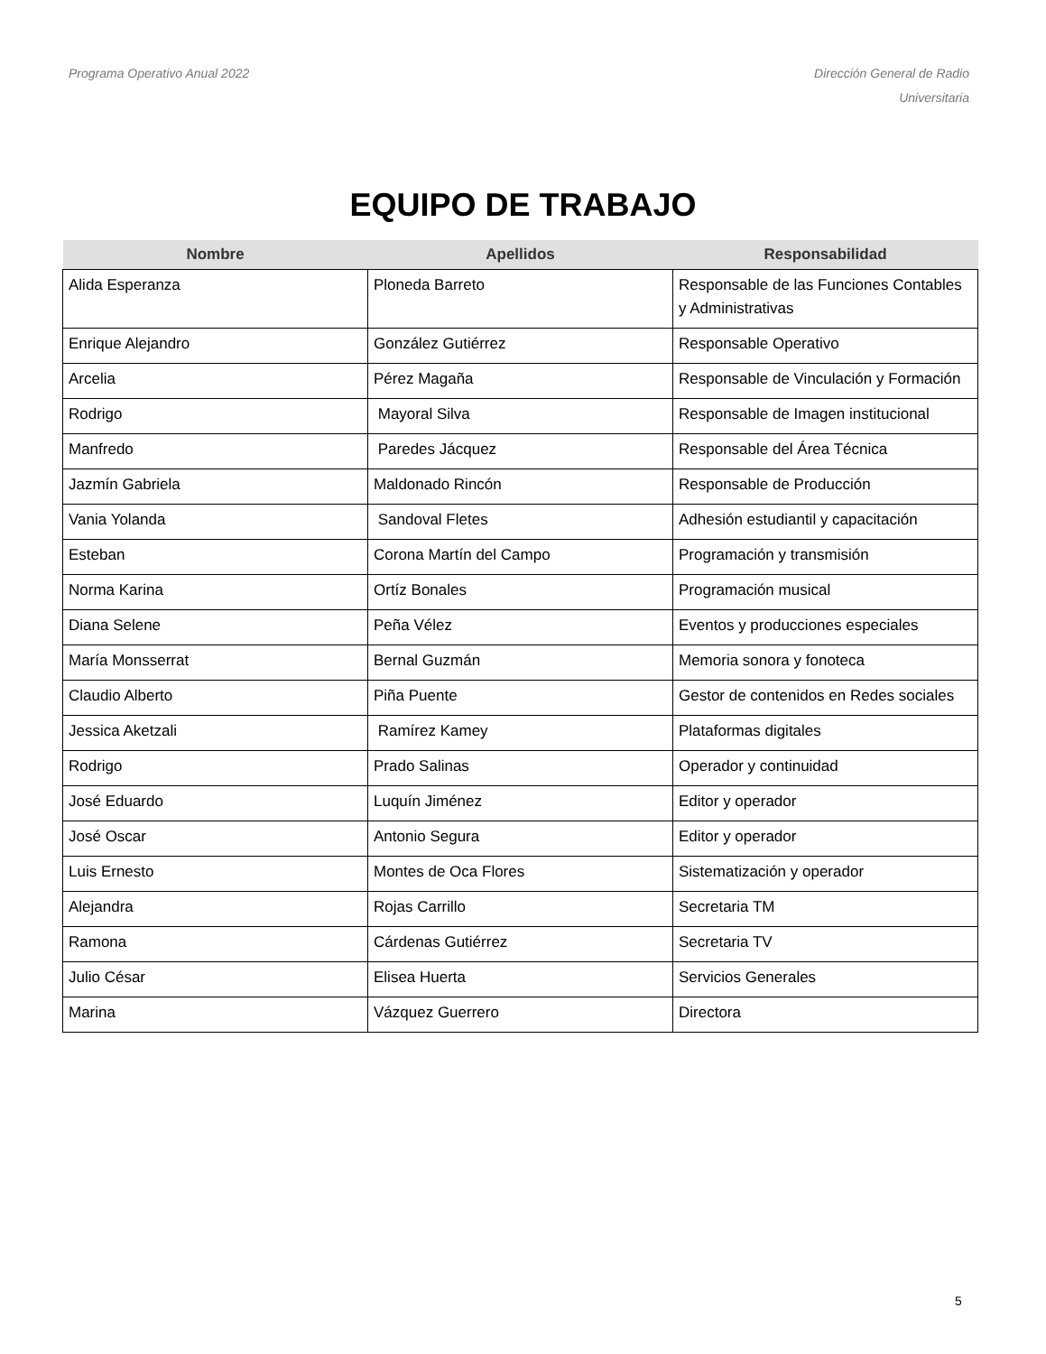Programa Operativo Anual 2022 Dirección General de Radio
Universitaria
EQUIPO DE TRABAJO
| Nombre | Apellidos | Responsabilidad |
| --- | --- | --- |
| Alida Esperanza | Ploneda Barreto | Responsable de las Funciones Contables y Administrativas |
| Enrique Alejandro | González Gutiérrez | Responsable Operativo |
| Arcelia | Pérez Magaña | Responsable de Vinculación y Formación |
| Rodrigo | Mayoral Silva | Responsable de Imagen institucional |
| Manfredo | Paredes Jácquez | Responsable del Área Técnica |
| Jazmín Gabriela | Maldonado Rincón | Responsable de Producción |
| Vania Yolanda | Sandoval Fletes | Adhesión estudiantil y capacitación |
| Esteban | Corona Martín del Campo | Programación y transmisión |
| Norma Karina | Ortíz Bonales | Programación musical |
| Diana Selene | Peña Vélez | Eventos y producciones especiales |
| María Monsserrat | Bernal Guzmán | Memoria sonora y fonoteca |
| Claudio Alberto | Piña Puente | Gestor de contenidos en Redes sociales |
| Jessica Aketzali | Ramírez Kamey | Plataformas digitales |
| Rodrigo | Prado Salinas | Operador y continuidad |
| José Eduardo | Luquín Jiménez | Editor y operador |
| José Oscar | Antonio Segura | Editor y operador |
| Luis Ernesto | Montes de Oca Flores | Sistematización y operador |
| Alejandra | Rojas Carrillo | Secretaria TM |
| Ramona | Cárdenas Gutiérrez | Secretaria TV |
| Julio César | Elisea Huerta | Servicios Generales |
| Marina | Vázquez Guerrero | Directora |
5